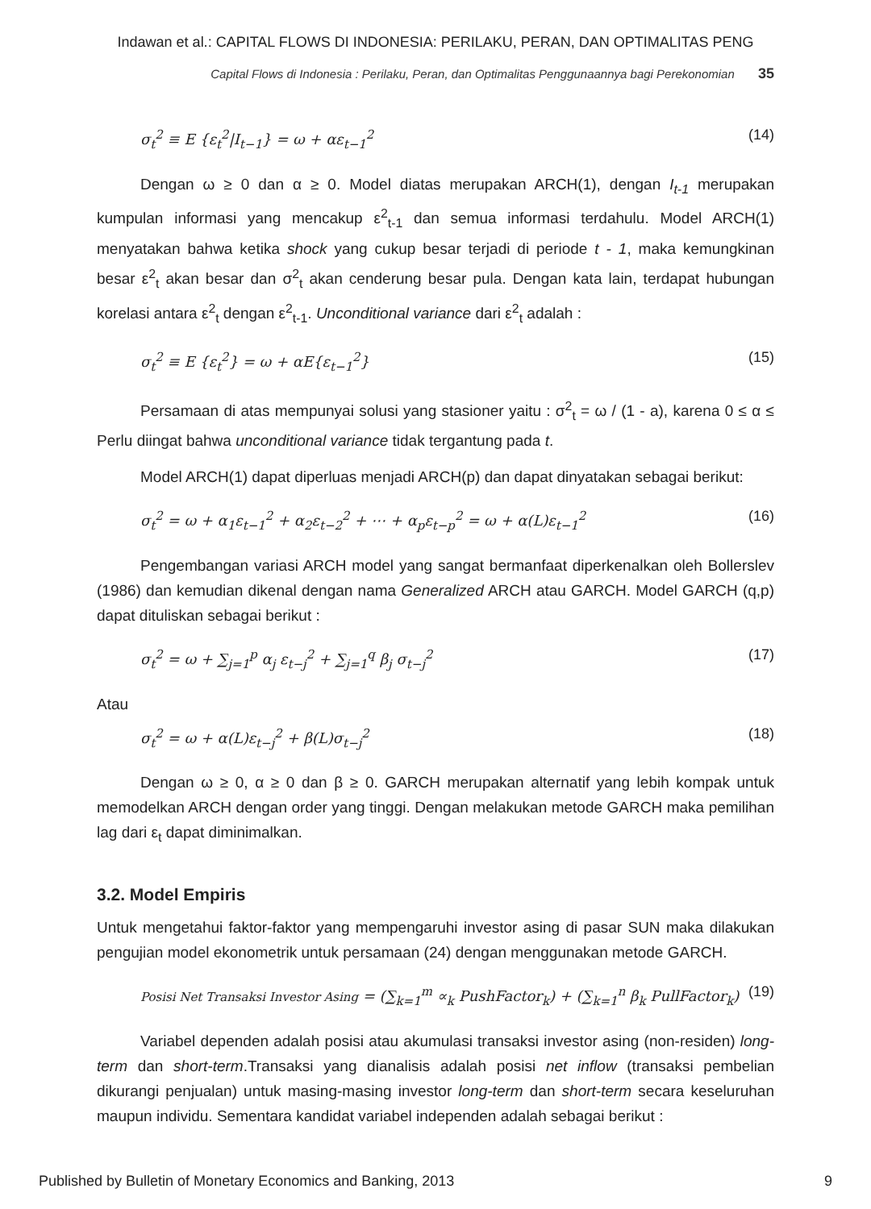Indawan et al.: CAPITAL FLOWS DI INDONESIA: PERILAKU, PERAN, DAN OPTIMALITAS PENG
Capital Flows di Indonesia : Perilaku, Peran, dan Optimalitas Penggunaannya bagi Perekonomian 35
σ<sub>t</sub><sup>2</sup> ≡ E {ε<sub>t</sub><sup>2</sup>|I<sub>t−1</sub>} = ω + αε<sub>t−1</sub><sup>2</sup> (14)
Dengan ω ≥ 0 dan α ≥ 0. Model diatas merupakan ARCH(1), dengan I<sub>t-1</sub> merupakan kumpulan informasi yang mencakup ε<sup>2</sup><sub>t-1</sub> dan semua informasi terdahulu. Model ARCH(1) menyatakan bahwa ketika shock yang cukup besar terjadi di periode t - 1, maka kemungkinan besar ε<sup>2</sup><sub>t</sub> akan besar dan σ<sup>2</sup><sub>t</sub> akan cenderung besar pula. Dengan kata lain, terdapat hubungan korelasi antara ε<sup>2</sup><sub>t</sub> dengan ε<sup>2</sup><sub>t-1</sub>. Unconditional variance dari ε<sup>2</sup><sub>t</sub> adalah :
σ<sub>t</sub><sup>2</sup> ≡ E {ε<sub>t</sub><sup>2</sup>} = ω + αE{ε<sub>t−1</sub><sup>2</sup>} (15)
Persamaan di atas mempunyai solusi yang stasioner yaitu : σ<sup>2</sup><sub>t</sub> = ω / (1 - a), karena 0 ≤ α ≤ Perlu diingat bahwa unconditional variance tidak tergantung pada t.
Model ARCH(1) dapat diperluas menjadi ARCH(p) dan dapat dinyatakan sebagai berikut:
σ<sub>t</sub><sup>2</sup> = ω + α<sub>1</sub>ε<sub>t−1</sub><sup>2</sup> + α<sub>2</sub>ε<sub>t−2</sub><sup>2</sup> + ⋯ + α<sub>p</sub>ε<sub>t−p</sub><sup>2</sup> = ω + α(L)ε<sub>t−1</sub><sup>2</sup> (16)
Pengembangan variasi ARCH model yang sangat bermanfaat diperkenalkan oleh Bollerslev (1986) dan kemudian dikenal dengan nama Generalized ARCH atau GARCH. Model GARCH (q,p) dapat dituliskan sebagai berikut :
σ<sub>t</sub><sup>2</sup> = ω + ∑<sub>j=1</sub><sup>p</sup> α<sub>j</sub> ε<sub>t−j</sub><sup>2</sup> + ∑<sub>j=1</sub><sup>q</sup> β<sub>j</sub> σ<sub>t−j</sub><sup>2</sup> (17)
Atau
σ<sub>t</sub><sup>2</sup> = ω + α(L)ε<sub>t−j</sub><sup>2</sup> + β(L)σ<sub>t−j</sub><sup>2</sup> (18)
Dengan ω ≥ 0, α ≥ 0 dan β ≥ 0. GARCH merupakan alternatif yang lebih kompak untuk memodelkan ARCH dengan order yang tinggi. Dengan melakukan metode GARCH maka pemilihan lag dari ε<sub>t</sub> dapat diminimalkan.
3.2. Model Empiris
Untuk mengetahui faktor-faktor yang mempengaruhi investor asing di pasar SUN maka dilakukan pengujian model ekonometrik untuk persamaan (24) dengan menggunakan metode GARCH.
Posisi Net Transaksi Investor Asing = (∑<sub>k=1</sub><sup>m</sup> ∝<sub>k</sub> PushFactor<sub>k</sub>) + (∑<sub>k=1</sub><sup>n</sup> β<sub>k</sub> PullFactor<sub>k</sub>) (19)
Variabel dependen adalah posisi atau akumulasi transaksi investor asing (non-residen) long-term dan short-term.Transaksi yang dianalisis adalah posisi net inflow (transaksi pembelian dikurangi penjualan) untuk masing-masing investor long-term dan short-term secara keseluruhan maupun individu. Sementara kandidat variabel independen adalah sebagai berikut :
Published by Bulletin of Monetary Economics and Banking, 2013 9